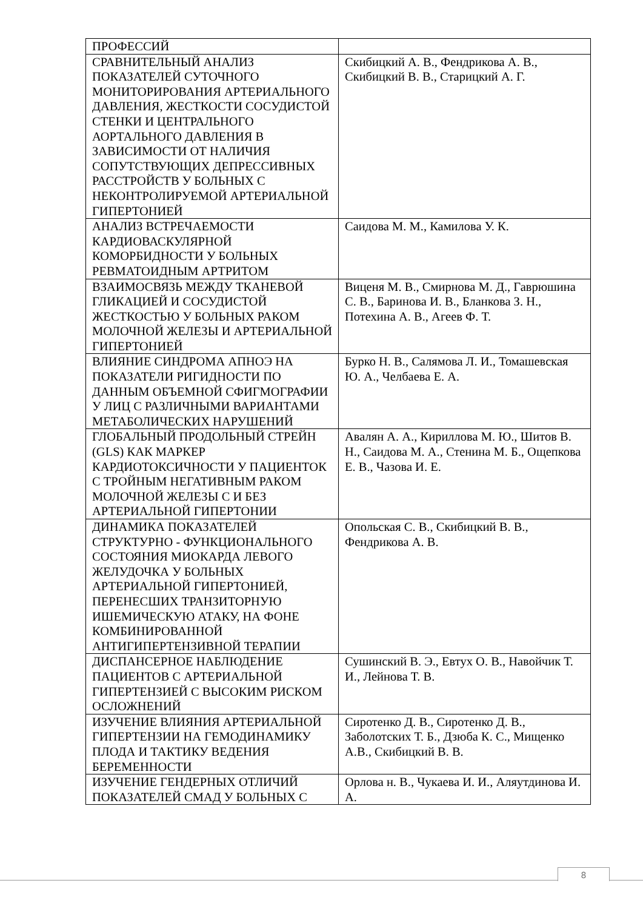| ПРОФЕССИЙ | |
| СРАВНИТЕЛЬНЫЙ АНАЛИЗ ПОКАЗАТЕЛЕЙ СУТОЧНОГО МОНИТОРИРОВАНИЯ АРТЕРИАЛЬНОГО ДАВЛЕНИЯ, ЖЕСТКОСТИ СОСУДИСТОЙ СТЕНКИ И ЦЕНТРАЛЬНОГО АОРТАЛЬНОГО ДАВЛЕНИЯ В ЗАВИСИМОСТИ ОТ НАЛИЧИЯ СОПУТСТВУЮЩИХ ДЕПРЕССИВНЫХ РАССТРОЙСТВ У БОЛЬНЫХ С НЕКОНТРОЛИРУЕМОЙ АРТЕРИАЛЬНОЙ ГИПЕРТОНИЕЙ | Скибицкий А. В., Фендрикова А. В., Скибицкий В. В., Старицкий А. Г. |
| АНАЛИЗ ВСТРЕЧАЕМОСТИ КАРДИОВАСКУЛЯРНОЙ КОМОРБИДНОСТИ У БОЛЬНЫХ РЕВМАТОИДНЫМ АРТРИТОМ | Саидова М. М., Камилова У. К. |
| ВЗАИМОСВЯЗЬ МЕЖДУ ТКАНЕВОЙ ГЛИКАЦИЕЙ И СОСУДИСТОЙ ЖЕСТКОСТЬЮ У БОЛЬНЫХ РАКОМ МОЛОЧНОЙ ЖЕЛЕЗЫ И АРТЕРИАЛЬНОЙ ГИПЕРТОНИЕЙ | Виценя М. В., Смирнова М. Д., Гаврюшина С. В., Баринова И. В., Бланкова З. Н., Потехина А. В., Агеев Ф. Т. |
| ВЛИЯНИЕ СИНДРОМА АПНОЭ НА ПОКАЗАТЕЛИ РИГИДНОСТИ ПО ДАННЫМ ОБЪЕМНОЙ СФИГМОГРАФИИ У ЛИЦ С РАЗЛИЧНЫМИ ВАРИАНТАМИ МЕТАБОЛИЧЕСКИХ НАРУШЕНИЙ | Бурко Н. В., Салямова Л. И., Томашевская Ю. А., Челбаева Е. А. |
| ГЛОБАЛЬНЫЙ ПРОДОЛЬНЫЙ СТРЕЙН (GLS) КАК МАРКЕР КАРДИОТОКСИЧНОСТИ У ПАЦИЕНТОК С ТРОЙНЫМ НЕГАТИВНЫМ РАКОМ МОЛОЧНОЙ ЖЕЛЕЗЫ С И БЕЗ АРТЕРИАЛЬНОЙ ГИПЕРТОНИИ | Авалян А. А., Кириллова М. Ю., Шитов В. Н., Саидова М. А., Стенина М. Б., Ощепкова Е. В., Чазова И. Е. |
| ДИНАМИКА ПОКАЗАТЕЛЕЙ СТРУКТУРНО - ФУНКЦИОНАЛЬНОГО СОСТОЯНИЯ МИОКАРДА ЛЕВОГО ЖЕЛУДОЧКА У БОЛЬНЫХ АРТЕРИАЛЬНОЙ ГИПЕРТОНИЕЙ, ПЕРЕНЕСШИХ ТРАНЗИТОРНУЮ ИШЕМИЧЕСКУЮ АТАКУ, НА ФОНЕ КОМБИНИРОВАННОЙ АНТИГИПЕРТЕНЗИВНОЙ ТЕРАПИИ | Опольская С. В., Скибицкий В. В., Фендрикова А. В. |
| ДИСПАНСЕРНОЕ НАБЛЮДЕНИЕ ПАЦИЕНТОВ С АРТЕРИАЛЬНОЙ ГИПЕРТЕНЗИЕЙ С ВЫСОКИМ РИСКОМ ОСЛОЖНЕНИЙ | Сушинский В. Э., Евтух О. В., Навойчик Т. И., Лейнова Т. В. |
| ИЗУЧЕНИЕ ВЛИЯНИЯ АРТЕРИАЛЬНОЙ ГИПЕРТЕНЗИИ НА ГЕМОДИНАМИКУ ПЛОДА И ТАКТИКУ ВЕДЕНИЯ БЕРЕМЕННОСТИ | Сиротенко Д. В., Сиротенко Д. В., Заболотских Т. Б., Дзюба К. С., Мищенко А.В., Скибицкий В. В. |
| ИЗУЧЕНИЕ ГЕНДЕРНЫХ ОТЛИЧИЙ ПОКАЗАТЕЛЕЙ СМАД У БОЛЬНЫХ С | Орлова н. В., Чукаева И. И., Аляутдинова И. А. |
8